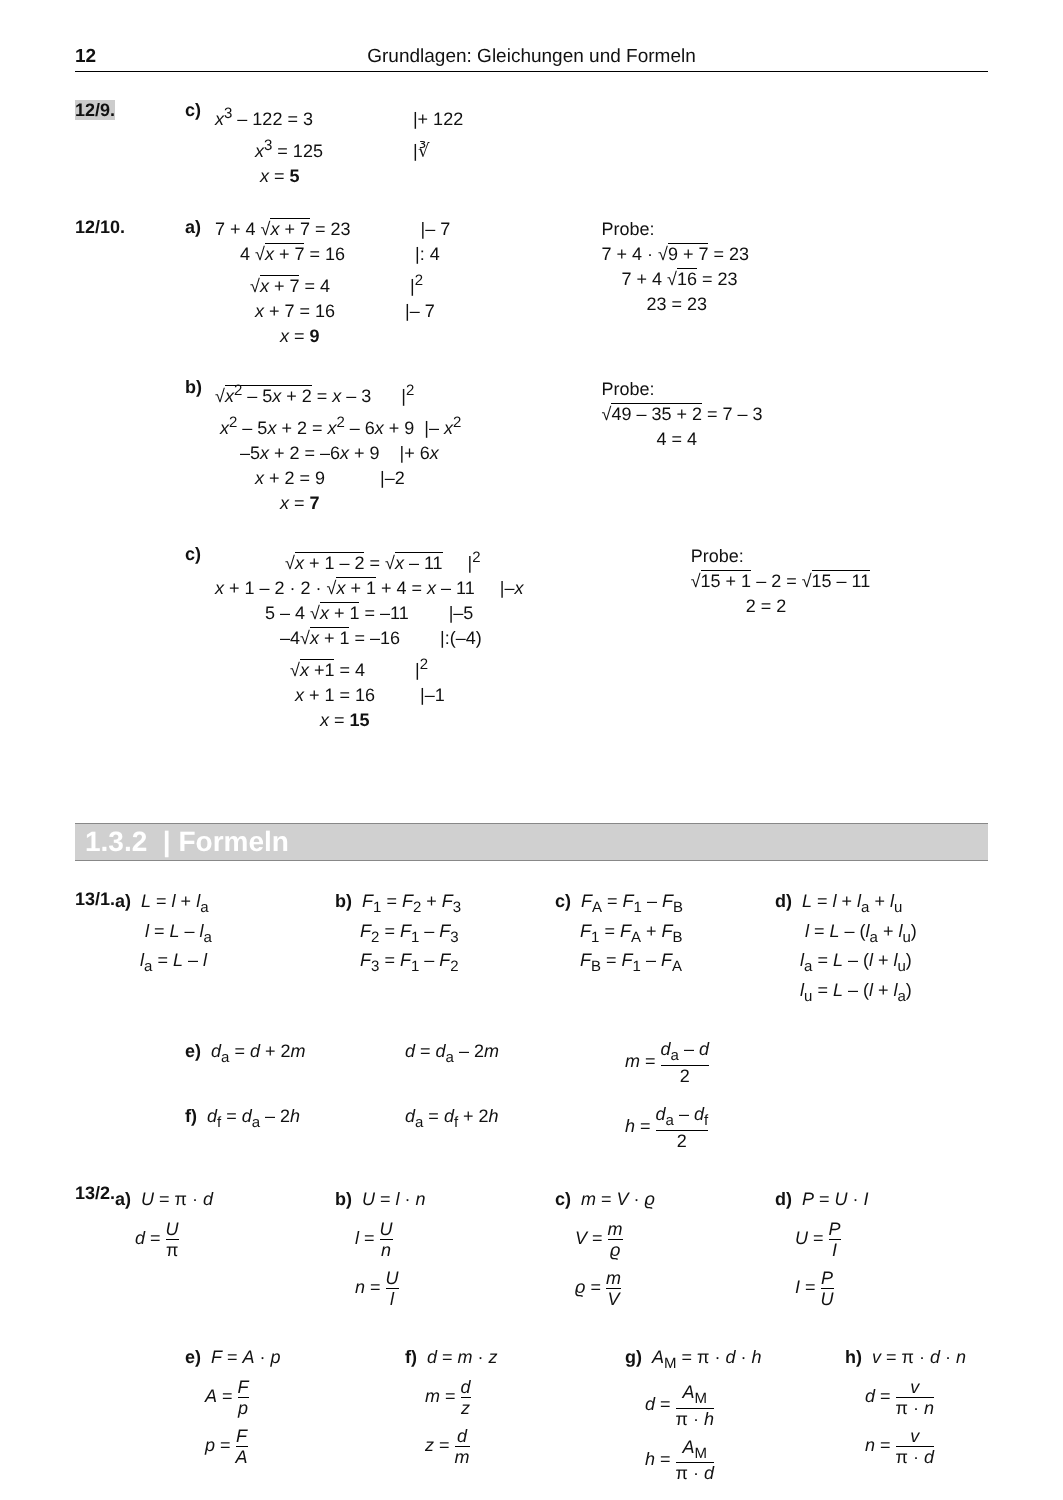12 Grundlagen: Gleichungen und Formeln
12/9. c)
x<sup>3</sup> – 122 = 3 |+ 122 x<sup>3</sup> = 125 |∛ x = 5
12/10. a)
7 + 4 √x + 7 = 23 |– 7 4 √x + 7 = 16 |: 4 √x + 7 = 4 |<sup>2</sup> x + 7 = 16 |– 7 x = 9
Probe: 7 + 4 · √9 + 7 = 23 7 + 4 √16 = 23 23 = 23
b)
√x<sup>2</sup> – 5x + 2 = x – 3 |<sup>2</sup> x<sup>2</sup> – 5x + 2 = x<sup>2</sup> – 6x + 9 |– x<sup>2</sup> –5x + 2 = –6x + 9 |+ 6x x + 2 = 9 |–2 x = 7
Probe: √49 – 35 + 2 = 7 – 3 4 = 4
c)
√x + 1 – 2 = √x – 11 |<sup>2</sup> x + 1 – 2 · 2 · √x + 1 + 4 = x – 11 |–x 5 – 4 √x + 1 = –11 |–5 –4√x + 1 = –16 |:(–4) √x +1 = 4 |<sup>2</sup> x + 1 = 16 |–1 x = 15
Probe: √15 + 1 – 2 = √15 – 11 2 = 2
1.3.2 | Formeln
13/1.
a) L = l + l<sub>a</sub> l = L – l<sub>a</sub> l<sub>a</sub> = L – l
b) F<sub>1</sub> = F<sub>2</sub> + F<sub>3</sub> F<sub>2</sub> = F<sub>1</sub> – F<sub>3</sub> F<sub>3</sub> = F<sub>1</sub> – F<sub>2</sub>
c) F<sub>A</sub> = F<sub>1</sub> – F<sub>B</sub> F<sub>1</sub> = F<sub>A</sub> + F<sub>B</sub> F<sub>B</sub> = F<sub>1</sub> – F<sub>A</sub>
d) L = l + l<sub>a</sub> + l<sub>u</sub> l = L – (l<sub>a</sub> + l<sub>u</sub>) l<sub>a</sub> = L – (l + l<sub>u</sub>) l<sub>u</sub> = L – (l + l<sub>a</sub>)
e) d<sub>a</sub> = d + 2m d = d<sub>a</sub> – 2m m = d<sub>a</sub> – d 2
f) d<sub>f</sub> = d<sub>a</sub> – 2h d<sub>a</sub> = d<sub>f</sub> + 2h h = d<sub>a</sub> – d<sub>f</sub> 2
13/2.
a) U = π · d
d = U π
b) U = l · n
l = U n
n = U l
c) m = V · ϱ
V = m ϱ
ϱ = m V
d) P = U · I
U = P I
I = P U
e) F = A · p
A = F p
p = F A
f) d = m · z
m = d z
z = d m
g) A<sub>M</sub> = π · d · h
d = A<sub>M</sub> π · h
h = A<sub>M</sub> π · d
h) v = π · d · n
d = v π · n
n = v π · d